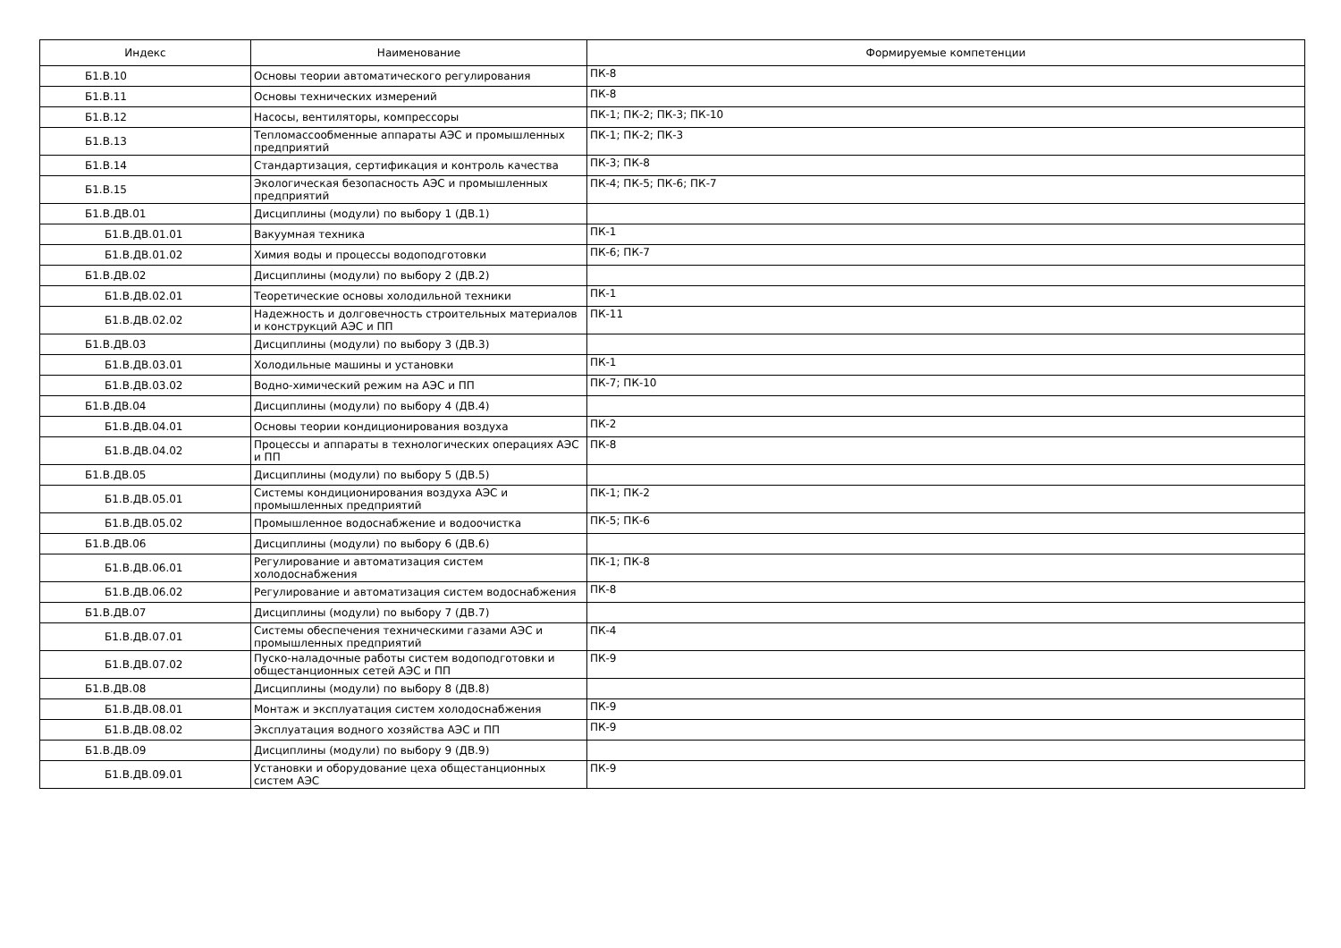| Индекс | Наименование | Формируемые компетенции |
| --- | --- | --- |
| Б1.В.10 | Основы теории автоматического регулирования | ПК-8 |
| Б1.В.11 | Основы технических измерений | ПК-8 |
| Б1.В.12 | Насосы, вентиляторы, компрессоры | ПК-1; ПК-2; ПК-3; ПК-10 |
| Б1.В.13 | Тепломассообменные аппараты АЭС и промышленных предприятий | ПК-1; ПК-2; ПК-3 |
| Б1.В.14 | Стандартизация, сертификация и контроль качества | ПК-3; ПК-8 |
| Б1.В.15 | Экологическая безопасность АЭС и промышленных предприятий | ПК-4; ПК-5; ПК-6; ПК-7 |
| Б1.В.ДВ.01 | Дисциплины (модули) по выбору 1 (ДВ.1) | |
| Б1.В.ДВ.01.01 | Вакуумная техника | ПК-1 |
| Б1.В.ДВ.01.02 | Химия воды и процессы водоподготовки | ПК-6; ПК-7 |
| Б1.В.ДВ.02 | Дисциплины (модули) по выбору 2 (ДВ.2) | |
| Б1.В.ДВ.02.01 | Теоретические основы холодильной техники | ПК-1 |
| Б1.В.ДВ.02.02 | Надежность и долговечность строительных материалов и конструкций АЭС и ПП | ПК-11 |
| Б1.В.ДВ.03 | Дисциплины (модули) по выбору 3 (ДВ.3) | |
| Б1.В.ДВ.03.01 | Холодильные машины и установки | ПК-1 |
| Б1.В.ДВ.03.02 | Водно-химический режим на АЭС и ПП | ПК-7; ПК-10 |
| Б1.В.ДВ.04 | Дисциплины (модули) по выбору 4 (ДВ.4) | |
| Б1.В.ДВ.04.01 | Основы теории кондиционирования воздуха | ПК-2 |
| Б1.В.ДВ.04.02 | Процессы и аппараты в технологических операциях АЭС и ПП | ПК-8 |
| Б1.В.ДВ.05 | Дисциплины (модули) по выбору 5 (ДВ.5) | |
| Б1.В.ДВ.05.01 | Системы кондиционирования воздуха АЭС и промышленных предприятий | ПК-1; ПК-2 |
| Б1.В.ДВ.05.02 | Промышленное водоснабжение и водоочистка | ПК-5; ПК-6 |
| Б1.В.ДВ.06 | Дисциплины (модули) по выбору 6 (ДВ.6) | |
| Б1.В.ДВ.06.01 | Регулирование и автоматизация систем холодоснабжения | ПК-1; ПК-8 |
| Б1.В.ДВ.06.02 | Регулирование и автоматизация систем водоснабжения | ПК-8 |
| Б1.В.ДВ.07 | Дисциплины (модули) по выбору 7 (ДВ.7) | |
| Б1.В.ДВ.07.01 | Системы обеспечения техническими газами АЭС и промышленных предприятий | ПК-4 |
| Б1.В.ДВ.07.02 | Пуско-наладочные работы систем водоподготовки и общестанционных сетей АЭС и ПП | ПК-9 |
| Б1.В.ДВ.08 | Дисциплины (модули) по выбору 8 (ДВ.8) | |
| Б1.В.ДВ.08.01 | Монтаж и эксплуатация систем холодоснабжения | ПК-9 |
| Б1.В.ДВ.08.02 | Эксплуатация водного хозяйства АЭС и ПП | ПК-9 |
| Б1.В.ДВ.09 | Дисциплины (модули) по выбору 9 (ДВ.9) | |
| Б1.В.ДВ.09.01 | Установки и оборудование цеха общестанционных систем АЭС | ПК-9 |